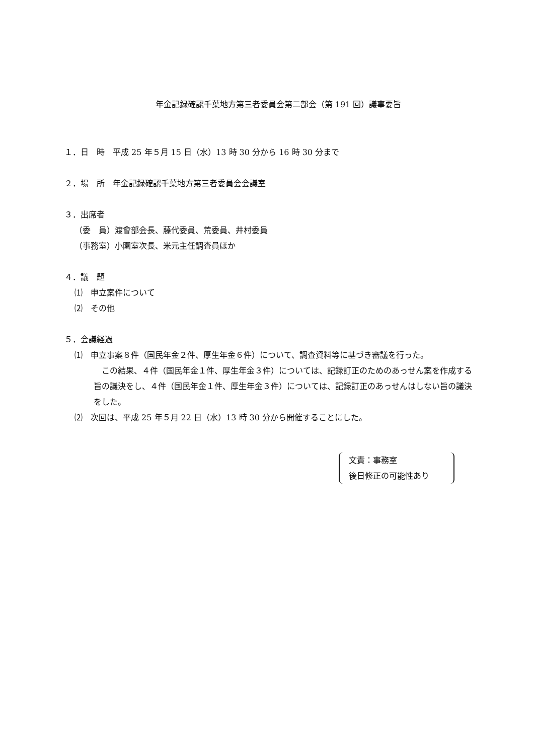年金記録確認千葉地方第三者委員会第二部会（第 191 回）議事要旨
１．日　時　平成 25 年５月 15 日（水）13 時 30 分から 16 時 30 分まで
２．場　所　年金記録確認千葉地方第三者委員会会議室
３．出席者
（委　員）渡會部会長、藤代委員、荒委員、井村委員
（事務室）小園室次長、米元主任調査員ほか
４．議　題
⑴　申立案件について
⑵　その他
５．会議経過
⑴　申立事案８件（国民年金２件、厚生年金６件）について、調査資料等に基づき審議を行った。
　この結果、４件（国民年金１件、厚生年金３件）については、記録訂正のためのあっせん案を作成する旨の議決をし、４件（国民年金１件、厚生年金３件）については、記録訂正のあっせんはしない旨の議決をした。
⑵　次回は、平成 25 年５月 22 日（水）13 時 30 分から開催することにした。
文責：事務室
後日修正の可能性あり